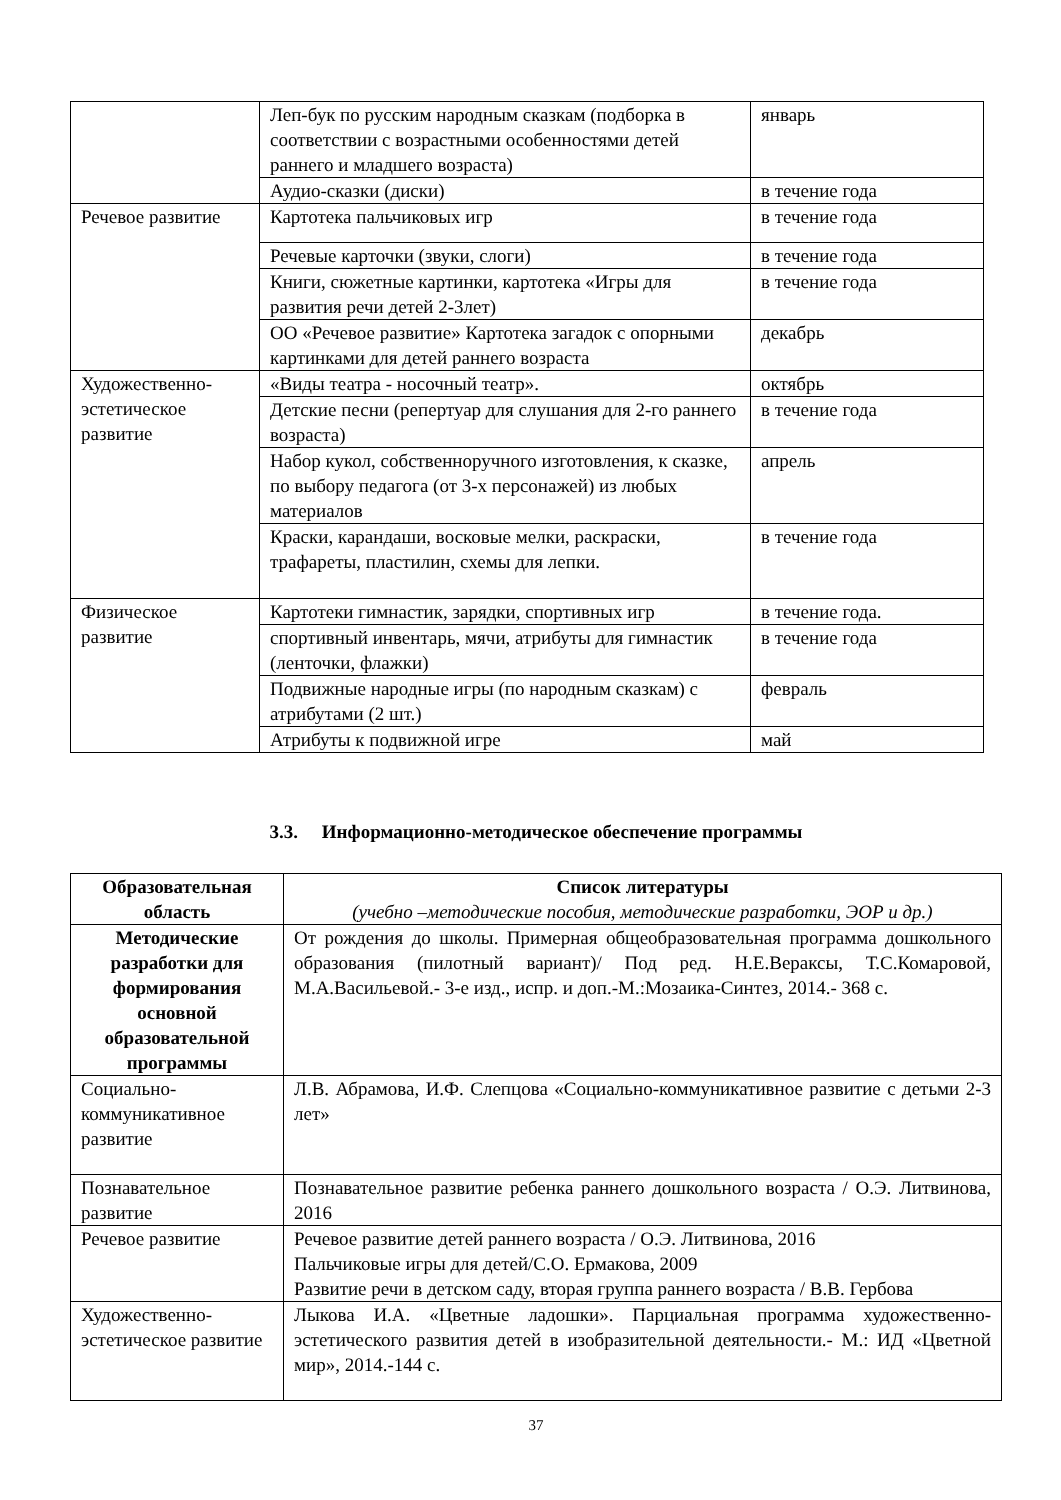| | Леп-бук по русским народным сказкам (подборка в соответствии с возрастными особенностями детей раннего и младшего возраста) | январь |
| | Аудио-сказки (диски) | в течение года |
| Речевое развитие | Картотека пальчиковых игр | в течение года |
| | Речевые карточки (звуки, слоги) | в течение года |
| | Книги, сюжетные картинки, картотека «Игры для развития речи детей 2-3лет) | в течение года |
| | ОО «Речевое развитие» Картотека загадок с опорными картинками для детей раннего возраста | декабрь |
| Художественно-эстетическое развитие | «Виды театра - носочный театр». | октябрь |
| | Детские песни (репертуар для слушания для 2-го раннего возраста) | в течение года |
| | Набор кукол, собственноручного изготовления, к сказке, по выбору педагога (от 3-х персонажей) из любых материалов | апрель |
| | Краски, карандаши, восковые мелки, раскраски, трафареты, пластилин, схемы для лепки. | в течение года |
| Физическое развитие | Картотеки гимнастик, зарядки, спортивных игр | в течение года. |
| | спортивный инвентарь, мячи, атрибуты для гимнастик (ленточки, флажки) | в течение года |
| | Подвижные народные игры (по народным сказкам) с атрибутами (2 шт.) | февраль |
| | Атрибуты к подвижной игре | май |
3.3. Информационно-методическое обеспечение программы
| Образовательная область | Список литературы (учебно –методические пособия, методические разработки, ЭОР и др.) |
| --- | --- |
| Методические разработки для формирования основной образовательной программы | От рождения до школы. Примерная общеобразовательная программа дошкольного образования (пилотный вариант)/ Под ред. Н.Е.Вераксы, Т.С.Комаровой, М.А.Васильевой.- 3-е изд., испр. и доп.-М.:Мозаика-Синтез, 2014.- 368 с. |
| Социально-коммуникативное развитие | Л.В. Абрамова, И.Ф. Слепцова «Социально-коммуникативное развитие с детьми 2-3 лет» |
| Познавательное развитие | Познавательное развитие ребенка раннего дошкольного возраста / О.Э. Литвинова, 2016 |
| Речевое развитие | Речевое развитие детей раннего возраста / О.Э. Литвинова, 2016 Пальчиковые игры для детей/С.О. Ермакова, 2009 Развитие речи в детском саду, вторая группа раннего возраста / В.В. Гербова |
| Художественно-эстетическое развитие | Лыкова И.А. «Цветные ладошки». Парциальная программа художественно-эстетического развития детей в изобразительной деятельности.- М.: ИД «Цветной мир», 2014.-144 с. |
37